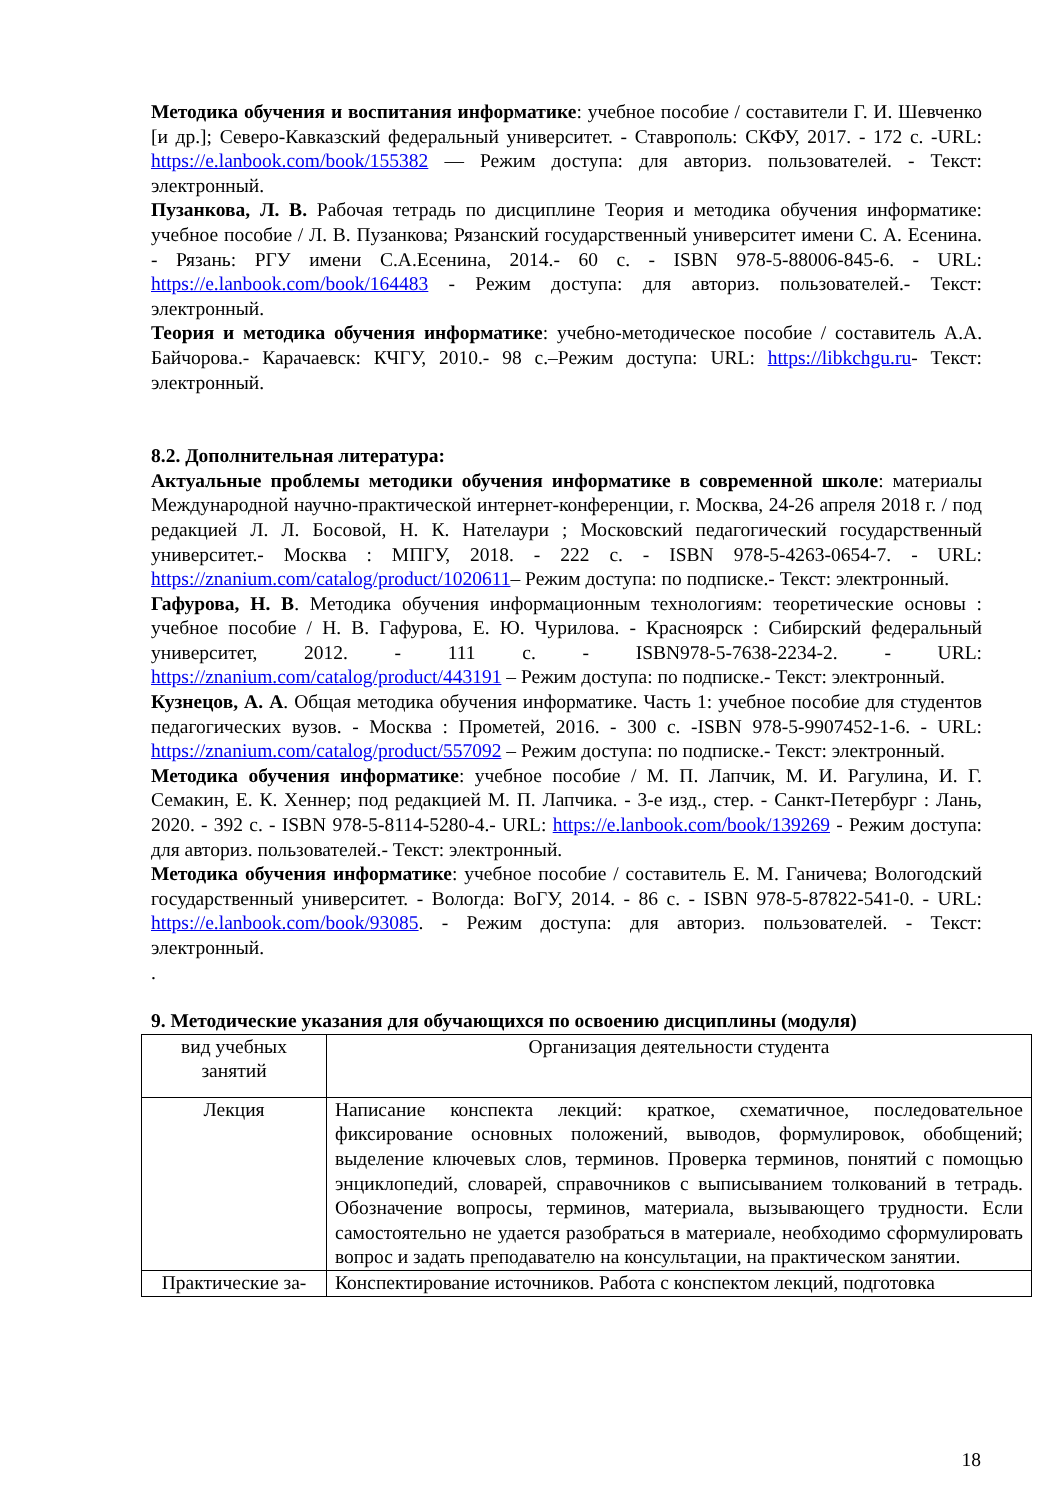Методика обучения и воспитания информатике: учебное пособие / составители Г. И. Шевченко [и др.]; Северо-Кавказский федеральный университет. - Ставрополь: СКФУ, 2017. - 172 с. -URL: https://e.lanbook.com/book/155382 — Режим доступа: для авториз. пользователей. - Текст: электронный.
Пузанкова, Л. В. Рабочая тетрадь по дисциплине Теория и методика обучения информатике: учебное пособие / Л. В. Пузанкова; Рязанский государственный университет имени С. А. Есенина. - Рязань: РГУ имени С.А.Есенина, 2014.- 60 с. - ISBN 978-5-88006-845-6. - URL: https://e.lanbook.com/book/164483 - Режим доступа: для авториз. пользователей.- Текст: электронный.
Теория и методика обучения информатике: учебно-методическое пособие / составитель А.А. Байчорова.- Карачаевск: КЧГУ, 2010.- 98 с.–Режим доступа: URL: https://libkchgu.ru- Текст: электронный.
8.2. Дополнительная литература:
Актуальные проблемы методики обучения информатике в современной школе: материалы Международной научно-практической интернет-конференции, г. Москва, 24-26 апреля 2018 г. / под редакцией Л. Л. Босовой, Н. К. Нателаури ; Московский педагогический государственный университет.- Москва : МПГУ, 2018. - 222 с. - ISBN 978-5-4263-0654-7. - URL: https://znanium.com/catalog/product/1020611– Режим доступа: по подписке.- Текст: электронный.
Гафурова, Н. В. Методика обучения информационным технологиям: теоретические основы : учебное пособие / Н. В. Гафурова, Е. Ю. Чурилова. - Красноярск : Сибирский федеральный университет, 2012. - 111 с. - ISBN978-5-7638-2234-2. - URL: https://znanium.com/catalog/product/443191 – Режим доступа: по подписке.- Текст: электронный.
Кузнецов, А. А. Общая методика обучения информатике. Часть 1: учебное пособие для студентов педагогических вузов. - Москва : Прометей, 2016. - 300 с. -ISBN 978-5-9907452-1-6. - URL: https://znanium.com/catalog/product/557092 – Режим доступа: по подписке.- Текст: электронный.
Методика обучения информатике: учебное пособие / М. П. Лапчик, М. И. Рагулина, И. Г. Семакин, Е. К. Хеннер; под редакцией М. П. Лапчика. - 3-е изд., стер. - Санкт-Петербург : Лань, 2020. - 392 с. - ISBN 978-5-8114-5280-4.- URL: https://e.lanbook.com/book/139269 - Режим доступа: для авториз. пользователей.- Текст: электронный.
Методика обучения информатике: учебное пособие / составитель Е. М. Ганичева; Вологодский государственный университет. - Вологда: ВоГУ, 2014. - 86 с. - ISBN 978-5-87822-541-0. - URL: https://e.lanbook.com/book/93085. - Режим доступа: для авториз. пользователей. - Текст: электронный.
.
9. Методические указания для обучающихся по освоению дисциплины (модуля)
| вид учебных занятий | Организация деятельности студента |
| Лекция | Написание конспекта лекций: краткое, схематичное, последовательное фиксирование основных положений, выводов, формулировок, обобщений; выделение ключевых слов, терминов. Проверка терминов, понятий с помощью энциклопедий, словарей, справочников с выписыванием толкований в тетрадь. Обозначение вопросы, терминов, материала, вызывающего трудности. Если самостоятельно не удается разобраться в материале, необходимо сформулировать вопрос и задать преподавателю на консультации, на практическом занятии. |
| Практические за- | Конспектирование источников. Работа с конспектом лекций, подготовка |
18